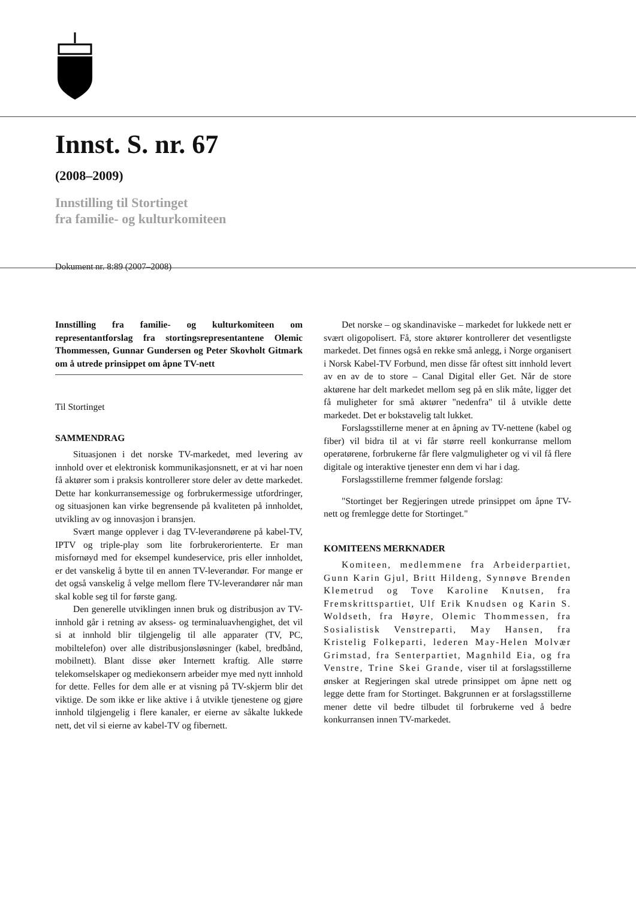Innst. S. nr. 67
(2008–2009)
Innstilling til Stortinget
fra familie- og kulturkomiteen
Dokument nr. 8:89 (2007–2008)
Innstilling fra familie- og kulturkomiteen om representantforslag fra stortingsrepresentantene Olemic Thommessen, Gunnar Gundersen og Peter Skovholt Gitmark om å utrede prinsippet om åpne TV-nett
Til Stortinget
SAMMENDRAG
Situasjonen i det norske TV-markedet, med levering av innhold over et elektronisk kommunikasjonsnett, er at vi har noen få aktører som i praksis kontrollerer store deler av dette markedet. Dette har konkurransemessige og forbrukermessige utfordringer, og situasjonen kan virke begrensende på kvaliteten på innholdet, utvikling av og innovasjon i bransjen.
Svært mange opplever i dag TV-leverandørene på kabel-TV, IPTV og triple-play som lite forbrukerorienterte. Er man misfornøyd med for eksempel kundeservice, pris eller innholdet, er det vanskelig å bytte til en annen TV-leverandør. For mange er det også vanskelig å velge mellom flere TV-leverandører når man skal koble seg til for første gang.
Den generelle utviklingen innen bruk og distribusjon av TV-innhold går i retning av aksess- og terminaluavhengighet, det vil si at innhold blir tilgjengelig til alle apparater (TV, PC, mobiltelefon) over alle distribusjonsløsninger (kabel, bredbånd, mobilnett). Blant disse øker Internett kraftig. Alle større telekomselskaper og mediekonsern arbeider mye med nytt innhold for dette. Felles for dem alle er at visning på TV-skjerm blir det viktige. De som ikke er like aktive i å utvikle tjenestene og gjøre innhold tilgjengelig i flere kanaler, er eierne av såkalte lukkede nett, det vil si eierne av kabel-TV og fibernett.
Det norske – og skandinaviske – markedet for lukkede nett er svært oligopolisert. Få, store aktører kontrollerer det vesentligste markedet. Det finnes også en rekke små anlegg, i Norge organisert i Norsk Kabel-TV Forbund, men disse får oftest sitt innhold levert av en av de to store – Canal Digital eller Get. Når de store aktørene har delt markedet mellom seg på en slik måte, ligger det få muligheter for små aktører "nedenfra" til å utvikle dette markedet. Det er bokstavelig talt lukket.
Forslagsstillerne mener at en åpning av TV-nettene (kabel og fiber) vil bidra til at vi får større reell konkurranse mellom operatørene, forbrukerne får flere valgmuligheter og vi vil få flere digitale og interaktive tjenester enn dem vi har i dag.
Forslagsstillerne fremmer følgende forslag:
"Stortinget ber Regjeringen utrede prinsippet om åpne TV-nett og fremlegge dette for Stortinget."
KOMITEENS MERKNADER
Komiteen, medlemmene fra Arbeiderpartiet, Gunn Karin Gjul, Britt Hildeng, Synnøve Brenden Klemetrud og Tove Karoline Knutsen, fra Fremskrittspartiet, Ulf Erik Knudsen og Karin S. Woldseth, fra Høyre, Olemic Thommessen, fra Sosialistisk Venstreparti, May Hansen, fra Kristelig Folkeparti, lederen May-Helen Molvær Grimstad, fra Senterpartiet, Magnhild Eia, og fra Venstre, Trine Skei Grande, viser til at forslagsstillerne ønsker at Regjeringen skal utrede prinsippet om åpne nett og legge dette fram for Stortinget. Bakgrunnen er at forslagsstillerne mener dette vil bedre tilbudet til forbrukerne ved å bedre konkurransen innen TV-markedet.